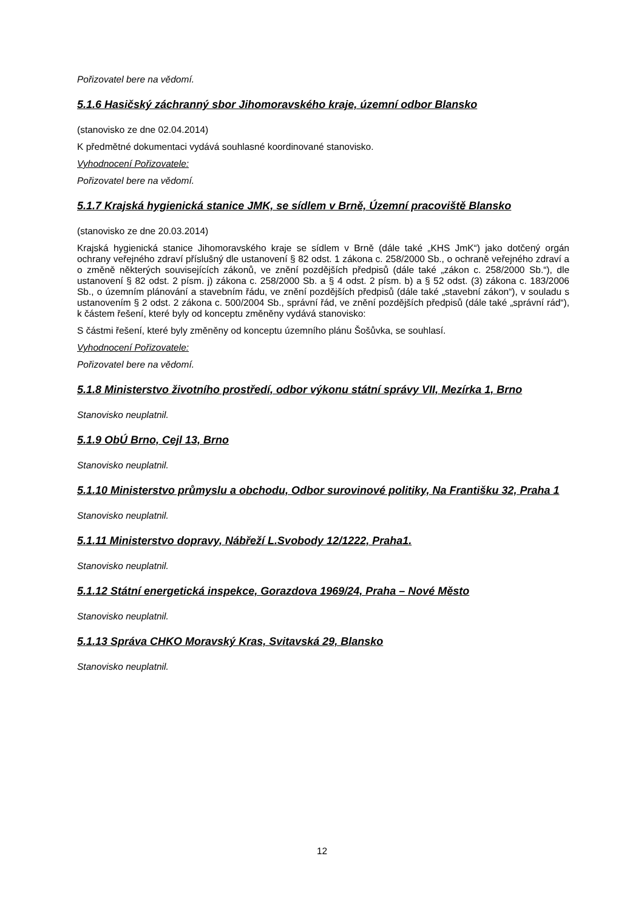Pořizovatel bere na vědomí.
5.1.6 Hasičský záchranný sbor Jihomoravského kraje, územní odbor Blansko
(stanovisko ze dne 02.04.2014)
K předmětné dokumentaci vydává souhlasné koordinované stanovisko.
Vyhodnocení Pořizovatele:
Pořizovatel bere na vědomí.
5.1.7 Krajská hygienická stanice JMK, se sídlem v Brně, Územní pracoviště Blansko
(stanovisko ze dne 20.03.2014)
Krajská hygienická stanice Jihomoravského kraje se sídlem v Brně (dále také „KHS JmK“) jako dotčený orgán ochrany veřejného zdraví příslušný dle ustanovení § 82 odst. 1 zákona c. 258/2000 Sb., o ochraně veřejného zdraví a o změně některých souvisejících zákonů, ve znění pozdějších předpisů (dále také „zákon c. 258/2000 Sb.“), dle ustanovení § 82 odst. 2 písm. j) zákona c. 258/2000 Sb. a § 4 odst. 2 písm. b) a § 52 odst. (3) zákona c. 183/2006 Sb., o územním plánování a stavebním řádu, ve znění pozdějších předpisů (dále také „stavební zákon“), v souladu s ustanovením § 2 odst. 2 zákona c. 500/2004 Sb., správní řád, ve znění pozdějších předpisů (dále také „správní rád“), k částem řešení, které byly od konceptu změněny vydává stanovisko:
S částmi řešení, které byly změněny od konceptu územního plánu Šošůvka, se souhlasí.
Vyhodnocení Pořizovatele:
Pořizovatel bere na vědomí.
5.1.8 Ministerstvo životního prostředí, odbor výkonu státní správy VII, Mezírka 1, Brno
Stanovisko neuplatnil.
5.1.9 ObÚ Brno, Cejl 13, Brno
Stanovisko neuplatnil.
5.1.10 Ministerstvo průmyslu a obchodu, Odbor surovinové politiky, Na Františku 32, Praha 1
Stanovisko neuplatnil.
5.1.11 Ministerstvo dopravy, Nábřeží L.Svobody 12/1222, Praha1.
Stanovisko neuplatnil.
5.1.12 Státní energetická inspekce, Gorazdova 1969/24, Praha – Nové Město
Stanovisko neuplatnil.
5.1.13 Správa CHKO Moravský Kras, Svitavská 29, Blansko
Stanovisko neuplatnil.
12